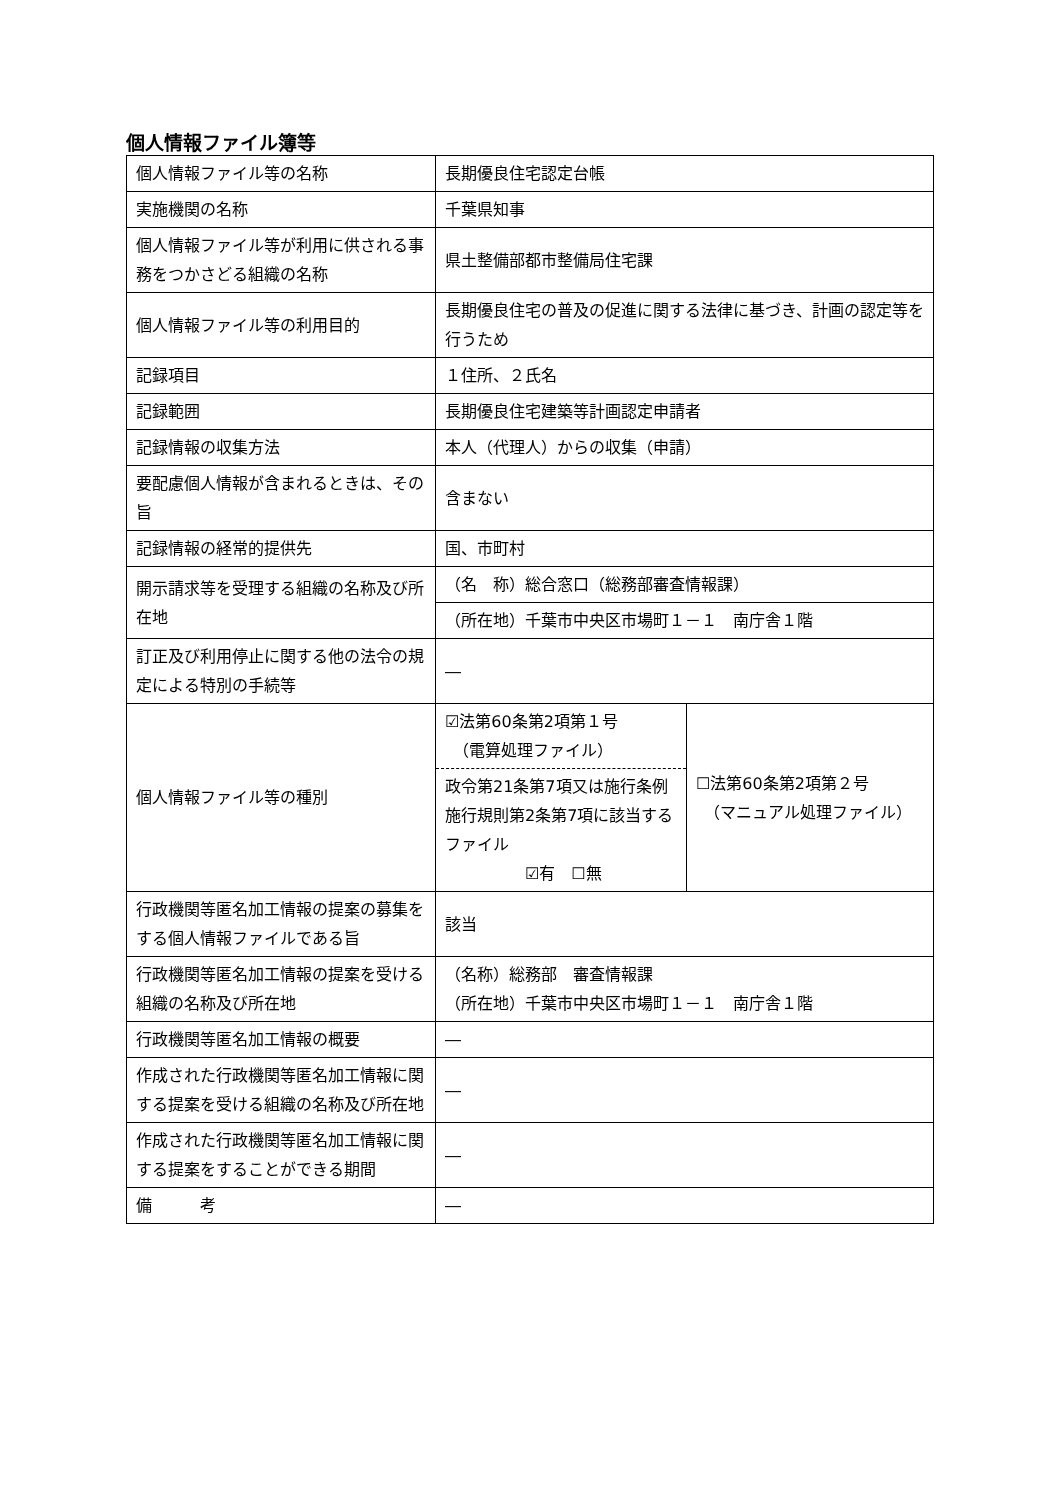個人情報ファイル簿等
| 個人情報ファイル等の名称 | 長期優良住宅認定台帳 | |
| 実施機関の名称 | 千葉県知事 | |
| 個人情報ファイル等が利用に供される事務をつかさどる組織の名称 | 県土整備部都市整備局住宅課 | |
| 個人情報ファイル等の利用目的 | 長期優良住宅の普及の促進に関する法律に基づき、計画の認定等を行うため | |
| 記録項目 | １住所、２氏名 | |
| 記録範囲 | 長期優良住宅建築等計画認定申請者 | |
| 記録情報の収集方法 | 本人（代理人）からの収集（申請） | |
| 要配慮個人情報が含まれるときは、その旨 | 含まない | |
| 記録情報の経常的提供先 | 国、市町村 | |
| 開示請求等を受理する組織の名称及び所在地 | （名 称）総合窓口（総務部審査情報課） | |
| | （所在地）千葉市中央区市場町１－１ 南庁舎１階 | |
| 訂正及び利用停止に関する他の法令の規定による特別の手続等 | ― | |
| 個人情報ファイル等の種別 | ☑法第60条第2項第１号 （電算処理ファイル） 政令第21条第7項又は施行条例施行規則第2条第7項に該当するファイル ☑有 ☐無 | ☐法第60条第2項第２号 （マニュアル処理ファイル） |
| 行政機関等匿名加工情報の提案の募集をする個人情報ファイルである旨 | 該当 | |
| 行政機関等匿名加工情報の提案を受ける組織の名称及び所在地 | （名称）総務部 審査情報課 （所在地）千葉市中央区市場町１－１ 南庁舎１階 | |
| 行政機関等匿名加工情報の概要 | ― | |
| 作成された行政機関等匿名加工情報に関する提案を受ける組織の名称及び所在地 | ― | |
| 作成された行政機関等匿名加工情報に関する提案をすることができる期間 | ― | |
| 備 考 | ― | |